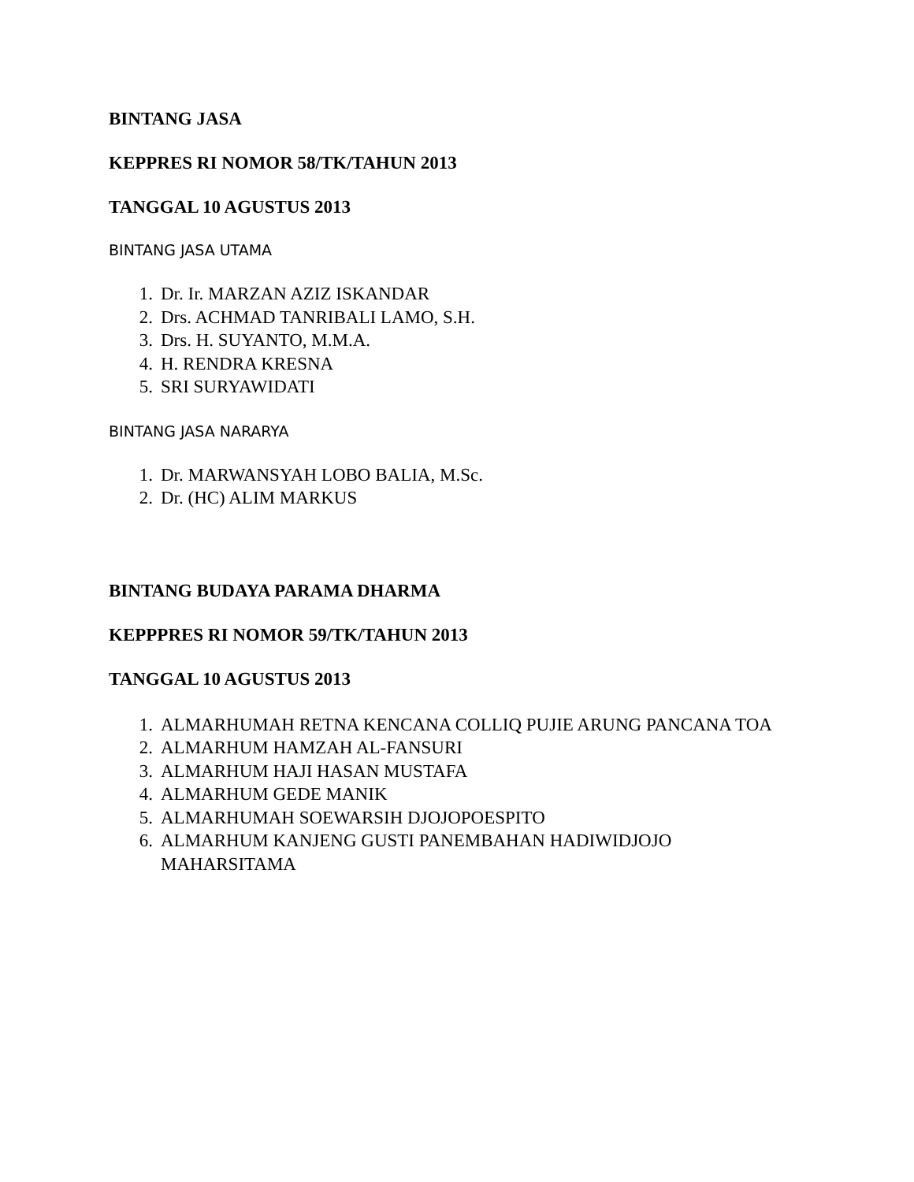BINTANG JASA
KEPPRES RI NOMOR 58/TK/TAHUN 2013
TANGGAL 10 AGUSTUS 2013
BINTANG JASA UTAMA
1. Dr. Ir. MARZAN AZIZ ISKANDAR
2. Drs. ACHMAD TANRIBALI LAMO, S.H.
3. Drs. H. SUYANTO, M.M.A.
4. H. RENDRA KRESNA
5. SRI SURYAWIDATI
BINTANG JASA NARARYA
1. Dr. MARWANSYAH LOBO BALIA, M.Sc.
2. Dr. (HC) ALIM MARKUS
BINTANG BUDAYA PARAMA DHARMA
KEPPPRES RI NOMOR 59/TK/TAHUN 2013
TANGGAL 10 AGUSTUS 2013
1. ALMARHUMAH RETNA KENCANA COLLIQ PUJIE ARUNG PANCANA TOA
2. ALMARHUM HAMZAH AL-FANSURI
3. ALMARHUM HAJI HASAN MUSTAFA
4. ALMARHUM GEDE MANIK
5. ALMARHUMAH SOEWARSIH DJOJOPOESPITO
6. ALMARHUM KANJENG GUSTI PANEMBAHAN HADIWIDJOJO MAHARSITAMA